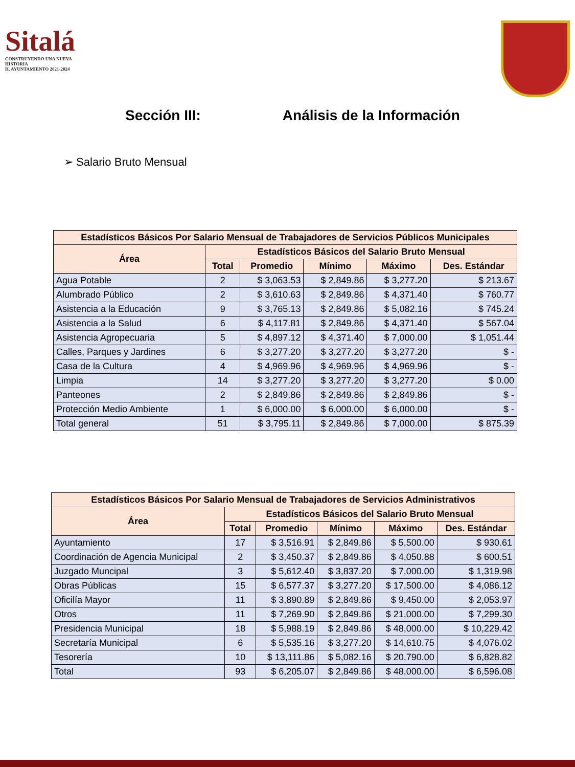Sitalá
CONSTRUYENDO UNA NUEVA HISTORIA
H. AYUNTAMIENTO 2021-2024
Sección III: Análisis de la Información
➢ Salario Bruto Mensual
| Estadísticos Básicos Por Salario Mensual de Trabajadores de Servicios Públicos Municipales | | | | | |
| --- | --- | --- | --- | --- | --- |
| Área | Estadísticos Básicos del Salario Bruto Mensual | | | | |
| | Total | Promedio | Mínimo | Máximo | Des. Estándar |
| Agua Potable | 2 | $ 3,063.53 | $ 2,849.86 | $ 3,277.20 | $ 213.67 |
| Alumbrado Público | 2 | $ 3,610.63 | $ 2,849.86 | $ 4,371.40 | $ 760.77 |
| Asistencia a la Educación | 9 | $ 3,765.13 | $ 2,849.86 | $ 5,082.16 | $ 745.24 |
| Asistencia a la Salud | 6 | $ 4,117.81 | $ 2,849.86 | $ 4,371.40 | $ 567.04 |
| Asistencia Agropecuaria | 5 | $ 4,897.12 | $ 4,371.40 | $ 7,000.00 | $ 1,051.44 |
| Calles, Parques y Jardines | 6 | $ 3,277.20 | $ 3,277.20 | $ 3,277.20 | $ - |
| Casa de la Cultura | 4 | $ 4,969.96 | $ 4,969.96 | $ 4,969.96 | $ - |
| Limpia | 14 | $ 3,277.20 | $ 3,277.20 | $ 3,277.20 | $ 0.00 |
| Panteones | 2 | $ 2,849.86 | $ 2,849.86 | $ 2,849.86 | $ - |
| Protección Medio Ambiente | 1 | $ 6,000.00 | $ 6,000.00 | $ 6,000.00 | $ - |
| Total general | 51 | $ 3,795.11 | $ 2,849.86 | $ 7,000.00 | $ 875.39 |
| Estadísticos Básicos Por Salario Mensual de Trabajadores de Servicios Administrativos | | | | | |
| --- | --- | --- | --- | --- | --- |
| Área | Estadísticos Básicos del Salario Bruto Mensual | | | | |
| | Total | Promedio | Mínimo | Máximo | Des. Estándar |
| Ayuntamiento | 17 | $ 3,516.91 | $ 2,849.86 | $ 5,500.00 | $ 930.61 |
| Coordinación de Agencia Municipal | 2 | $ 3,450.37 | $ 2,849.86 | $ 4,050.88 | $ 600.51 |
| Juzgado Muncipal | 3 | $ 5,612.40 | $ 3,837.20 | $ 7,000.00 | $ 1,319.98 |
| Obras Públicas | 15 | $ 6,577.37 | $ 3,277.20 | $ 17,500.00 | $ 4,086.12 |
| Oficilía Mayor | 11 | $ 3,890.89 | $ 2,849.86 | $ 9,450.00 | $ 2,053.97 |
| Otros | 11 | $ 7,269.90 | $ 2,849.86 | $ 21,000.00 | $ 7,299.30 |
| Presidencia Municipal | 18 | $ 5,988.19 | $ 2,849.86 | $ 48,000.00 | $ 10,229.42 |
| Secretaría Municipal | 6 | $ 5,535.16 | $ 3,277.20 | $ 14,610.75 | $ 4,076.02 |
| Tesorería | 10 | $ 13,111.86 | $ 5,082.16 | $ 20,790.00 | $ 6,828.82 |
| Total | 93 | $ 6,205.07 | $ 2,849.86 | $ 48,000.00 | $ 6,596.08 |